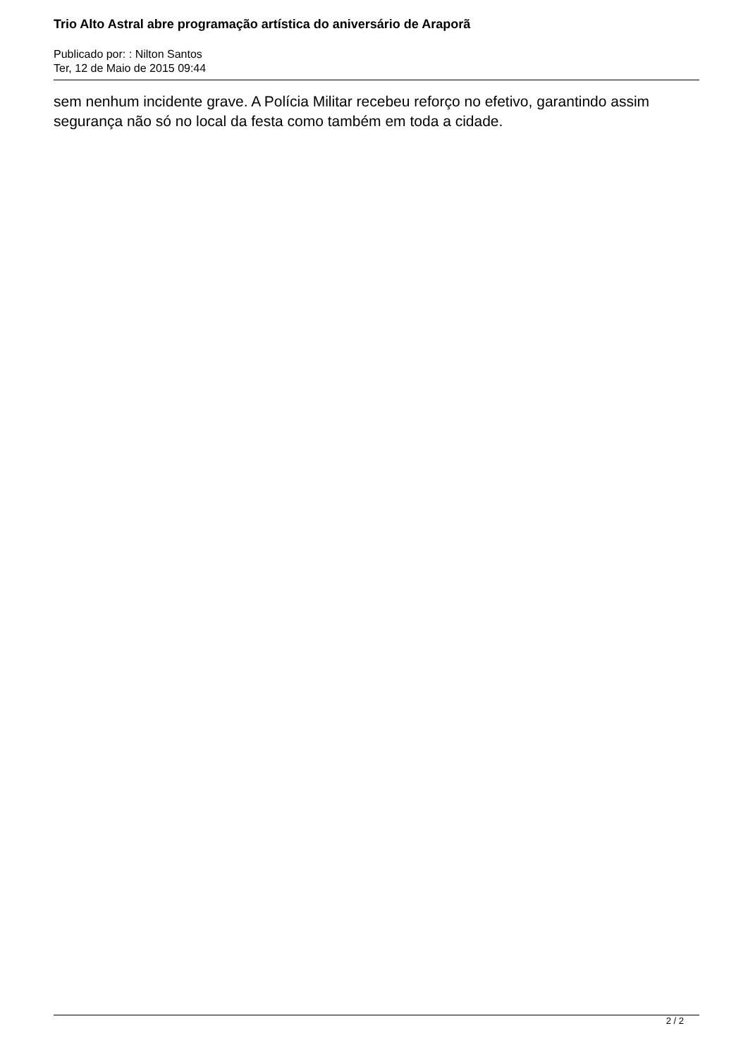Trio Alto Astral abre programação artística do aniversário de Araporã
Publicado por: : Nilton Santos
Ter, 12 de Maio de 2015 09:44
sem nenhum incidente grave. A Polícia Militar recebeu reforço no efetivo, garantindo assim segurança não só no local da festa como também em toda a cidade.
2 / 2